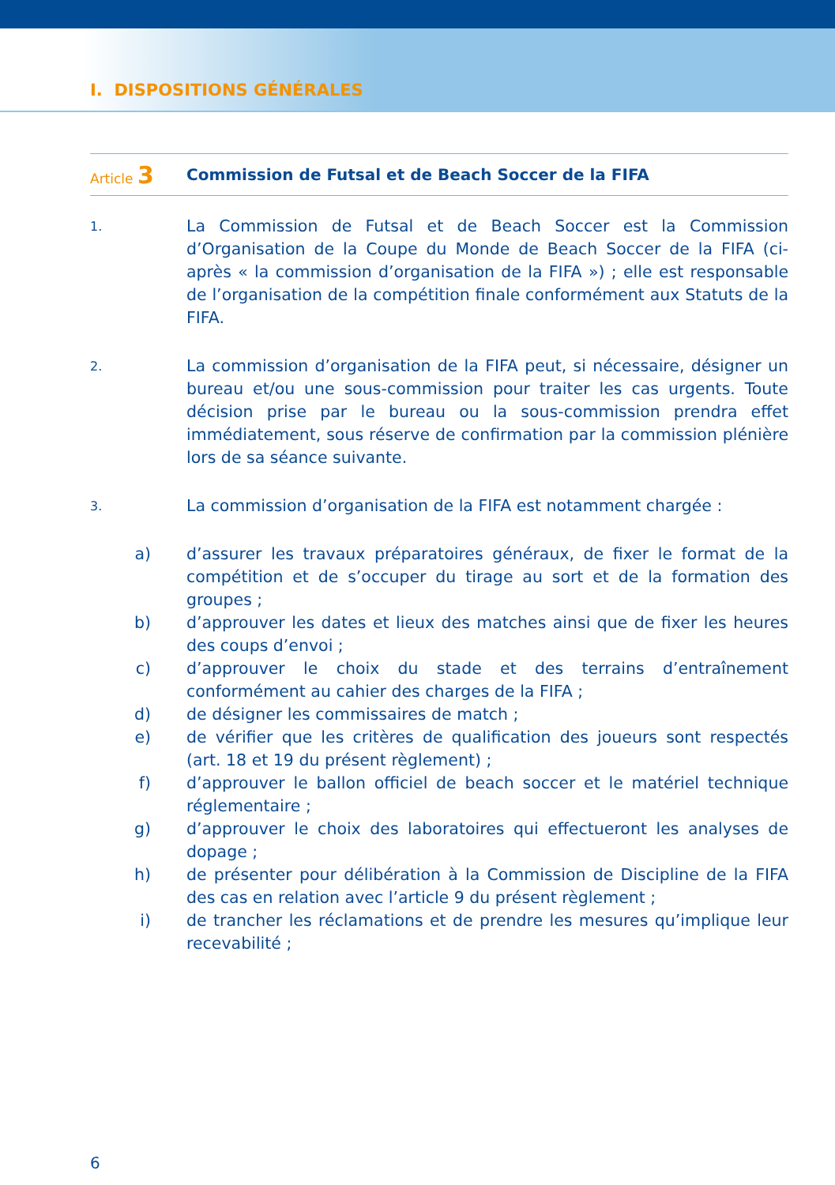I. DISPOSITIONS GÉNÉRALES
Article 3
Commission de Futsal et de Beach Soccer de la FIFA
1.
La Commission de Futsal et de Beach Soccer est la Commission d’Organisation de la Coupe du Monde de Beach Soccer de la FIFA (ci-après « la commission d’organisation de la FIFA ») ; elle est responsable de l’organisation de la compétition finale conformément aux Statuts de la FIFA.
2.
La commission d’organisation de la FIFA peut, si nécessaire, désigner un bureau et/ou une sous-commission pour traiter les cas urgents. Toute décision prise par le bureau ou la sous-commission prendra effet immédiatement, sous réserve de confirmation par la commission plénière lors de sa séance suivante.
3.
La commission d’organisation de la FIFA est notamment chargée :
a) d’assurer les travaux préparatoires généraux, de fixer le format de la compétition et de s’occuper du tirage au sort et de la formation des groupes ;
b) d’approuver les dates et lieux des matches ainsi que de fixer les heures des coups d’envoi ;
c) d’approuver le choix du stade et des terrains d’entraînement conformément au cahier des charges de la FIFA ;
d) de désigner les commissaires de match ;
e) de vérifier que les critères de qualification des joueurs sont respectés (art. 18 et 19 du présent règlement) ;
f) d’approuver le ballon officiel de beach soccer et le matériel technique réglementaire ;
g) d’approuver le choix des laboratoires qui effectueront les analyses de dopage ;
h) de présenter pour délibération à la Commission de Discipline de la FIFA des cas en relation avec l’article 9 du présent règlement ;
i) de trancher les réclamations et de prendre les mesures qu’implique leur recevabilité ;
6